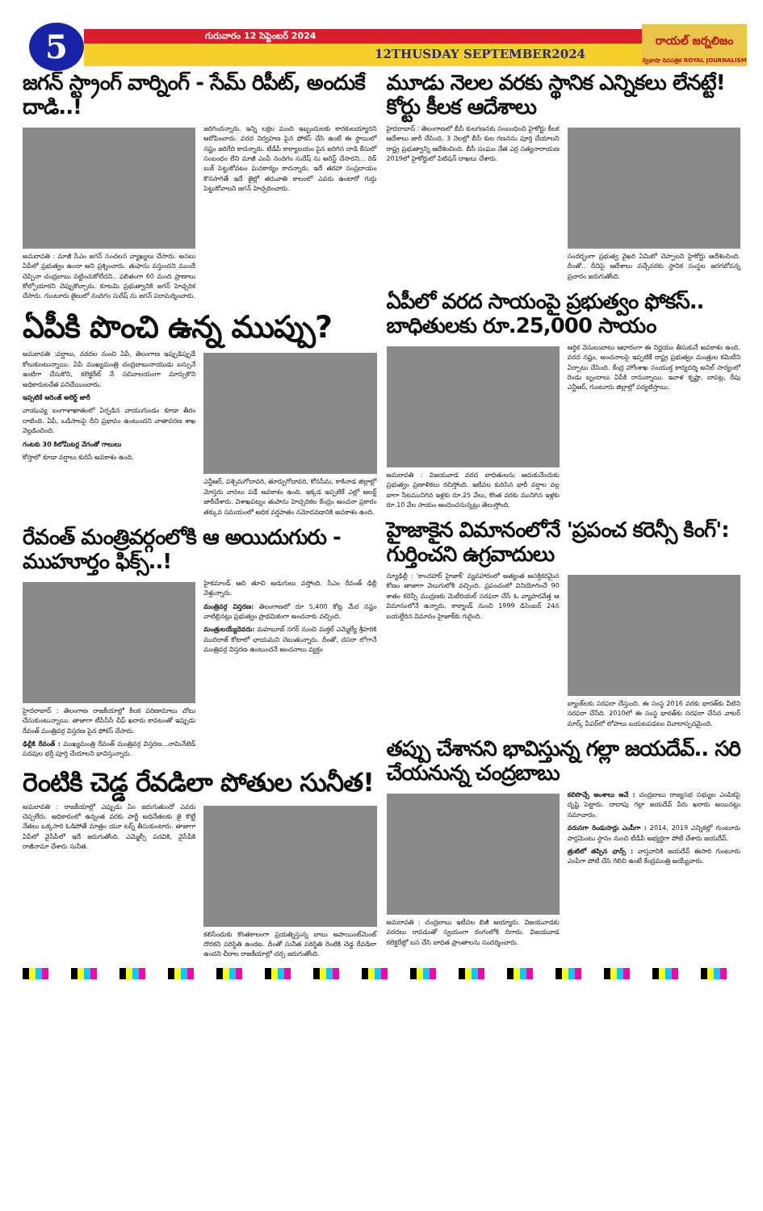5
గురువారం 12 సెప్టెంబర్ 2024
12THUSDAY SEPTEMBER2024
రాయల్ జర్నలిజం
ద్విభాషా దినపత్రిక ROYAL JOURNALISM
జగన్ స్ట్రాంగ్ వార్నింగ్ - సేమ్ రిపీట్, అందుకే దాడి..!
అమరావతి : మాజీ సీఎం జగన్ సంచలన వ్యాఖ్యలు చేసారు. అసలు ఏపీలో ప్రభుత్వం ఉందా అని ప్రశ్నించారు. తుఫాను వస్తుందని ముందే చెప్పినా చంద్రబాబు పట్టించుకోలేదని.. ఫలితంగా 60 మంది ప్రాణాలు కోల్పోయారని చెప్పుకొచ్చారు. కూటమి ప్రభుత్వానికి జగన్ హెచ్చరిక చేసారు. గుంటూరు జైలులో నందిగం సురేష్ ను జగన్ పరామర్శించారు.
జరిగిందన్నారు. ఇన్ని లక్షల మంది ఇబ్బందులకు కారకులయ్యారని ఆరోపించారు. వరద నిర్వహణ పైన ఫోకస్ చేసి ఉంటే ఈ స్థాయిలో నష్టం జరిగేది కాదన్నారు. టీడీపీ కార్యాలయం పైన జరిగిన దాడి కేసులో సంబంధం లేని మాజీ ఎంపీ నందిగం సురేష్ ను అరెస్ట్ చేసారని... రెడ్ బుక్ పెట్టుకోవటం ఘనకార్యం కాదన్నారు. ఇదే తరహా సంప్రదాయం కొనసాగితే ఇదే జైల్లో తరువాతి కాలంలో ఎవరు ఉంటారో గుర్తు పెట్టుకోవాలని జగన్ హెచ్చరించారు.
ఏపీకి పొంచి ఉన్న ముప్పు?
అమరావతి :వర్షాలు, వరదల నుంచి ఏపీ, తెలంగాణ ఇప్పుడిప్పుడే కోలుకుంటున్నాయి. ఏపీ ముఖ్యమంత్రి చంద్రబాబునాయుడు బస్సునే ఇంటిగా చేసుకొని, కలెక్టరేట్ నే సచివాలయంగా మార్చుకొని అధికారులచేత పనిచేయించారు.
ఇప్పటికే ఆరెంజ్ అలెర్ట్ జారీ
వాయువ్య బంగాళాఖాతంలో ఏర్పడిన వాయుగుండం కూడా తీరం దాటింది. ఏపీ, ఒడిసాలపై దీని ప్రభావం ఉంటుందని వాతావరణ శాఖ వెల్లడించింది.
గంటకు 30 కిలోమీటర్ల వేగంతో గాలులు
కోస్తాలో కూడా వర్షాలు కురిసే అవకాశం ఉంది.
ఎన్టీఆర్, పశ్చిమగోదావరి, తూర్పుగోదావరి, కోనసీమ, కాకినాడ జిల్లాల్లో మోస్తరు వానలు పడే అవకాశం ఉంది. ఇక్కడ ఇప్పటికే ఎల్లో అలర్ట్ జారీచేశారు. విశాఖపట్నం తుపాను హెచ్చరికల కేంద్రం అంచనా ప్రకారం తక్కువ సమయంలో అధిక వర్షపాతం నమోదవడానికి అవకాశం ఉంది.
రేవంత్ మంత్రివర్గంలోకి ఆ అయిదుగురు - ముహూర్తం ఫిక్స్..!
హైదరాబాద్ : తెలంగాణ రాజకీయాల్లో కీలక పరిణామాలు చోటు చేసుకుంటున్నాయి. తాజాగా టీపీసీసీ చీఫ్ ఖరారు కావటంతో ఇప్పుడు రేవంత్ మంత్రివర్గ విస్తరణ పైన ఫోకస్ చేసారు.
ఢిల్లీకి రేవంత్ : ముఖ్యమంత్రి రేవంత్ మంత్రివర్గ విస్తరణ...నామినేటెడ్ పదవుల భర్తీ పూర్తి చేయాలని భావిస్తున్నారు.
హైకమాండ్ ఆచి తూచి అడుగులు వస్తోంది. సీఎం రేవంత్ ఢిల్లీ వెళ్తున్నారు.
మంత్రివర్గ విస్తరణ: తెలంగాణలో రూ 5,400 కోట్ల మేర నష్టం వాటిల్లినట్లు ప్రభుత్వం ప్రాథమికంగా అంచనాకు వచ్చింది.
మంత్రులయ్యేదెవరు: మహబూబ్ నగర్ నుంచి మక్తల్ ఎమ్మెల్యే శ్రీహరికి ముదిరాజ్ కోటాలో ఛాయమని చెబుతున్నారు. దీంతో, దసరా లోగానే మంత్రివర్గ విస్తరణ ఉంటుందనే అంచనాలు వ్యక్తం
రెంటికి చెడ్డ రేవడిలా పోతుల సునీత!
అమరావతి : రాజకీయాల్లో ఎప్పుడు ఏం జరుగుతుందో ఎవరు చెప్పలేరు. అధికారంలో ఉన్నంత వరకు పార్టీ అధినేతలకు జై కొట్టే నేతలు ఒక్కసారి ఓడిపోతే మాత్రం యూ టర్న్ తీసుకుంటారు. తాజాగా ఏపీలో వైసీపీలో ఇదే జరుగుతోంది. ఎమ్మెల్సీ పదవికి, వైసీపీకి రాజీనామా చేశారు సునీత.
కలిసేందుకు కొంతకాలంగా ప్రయత్నిస్తున్న బాబు అపాయింట్‌మెంట్ దొరకని పరిస్థితి ఉందట. దీంతో సునీత పరిస్థితి రెంటికి చెడ్డ రేవడిలా ఉందని చీరాల రాజకీయాల్లో చర్చ జరుగుతోంది.
మూడు నెలల వరకు స్థానిక ఎన్నికలు లేనట్టే! కోర్టు కీలక ఆదేశాలు
హైదరాబాద్ : తెలంగాణలో బీసీ కులగణనకు సంబంధించి హైకోర్టు కీలక ఆదేశాలు జారీ చేసింది. 3 నెలల్లో బీసీ కుల గణనను పూర్తి చేయాలని రాష్ట్ర ప్రభుత్వాన్ని ఆదేశించింది. బీసీ సంఘం నేత ఎర్ర సత్యనారాయణ 2019లో హైకోర్టులో పిటిషన్ దాఖలు చేశారు.
సందర్భంగా ప్రభుత్వ వైఖరి ఏమిటో చెప్పాలని హైకోర్టు ఆదేశించింది. దీంతో.. దీనిపై ఆదేశాలు వచ్చేవరకు స్థానిక సంస్థల జరగబోవన్న ప్రచారం జరుగుతోంది.
ఏపీలో వరద సాయంపై ప్రభుత్వం ఫోకస్.. బాధితులకు రూ.25,000 సాయం
అమరావతి : విజయవాడ వరద బాధితులను ఆదుకునేందుకు ప్రభుత్వం ప్రణాళికలు రచిస్తోంది. ఇటీవల కురిసిన భారీ వర్షాల వల్ల బాగా నీటమునిగిన ఇళ్లకు రూ.25 వేలు, కొంత వరకు మునిగిన ఇళ్లకు రూ.10 వేల సాయం అందించనున్నట్లు తెలుస్తోంది.
ఆర్థిక వెసులుబాటు ఆధారంగా ఈ నిర్ణయం తీసుకునే అవకాశం ఉంది. వరద నష్టం, అంచనాలపై ఇప్పటికే రాష్ట్ర ప్రభుత్వం మంత్రుల కమిటీని ఏర్పాటు చేసింది. కేంద్ర హోంశాఖ సంయుక్త కార్యదర్శి అనిల్ సార్యంలో రెండు బృందాలు ఏపీకి రానున్నాయి. ఇవాళ కృష్ణా, బాపట్ల, రేపు ఎన్టీఆర్, గుంటూరు జిల్లాల్లో పర్యటిస్తాయి.
హైజాకైన విమానంలోనే 'ప్రపంచ కరెన్సీ కింగ్': గుర్తించని ఉగ్రవాదులు
న్యూఢిల్లీ : 'కాందహార్ హైజాక్' వ్యవహారంలో అత్యంత ఆసక్తికరమైన కోణం తాజాగా వెలుగులోకి వచ్చింది. ప్రపంచంలో వినియోగించే 90 శాతం కరెన్సీ ముద్రణకు మెటీరియల్ సరఫరా చేసే ఓ వ్యాపారవేత్త ఆ విమానంలోనే ఉన్నారు. కాఠ్మాండ్ నుంచి 1999 డిసెంబర్ 24న బయల్దేరిన విమానం హైజాక్‌కు గురైంది.
బ్యాంక్‌లకు సరఫరా చేస్తుంది. ఈ సంస్థ 2016 వరకు భారత్‌కు వీటిని సరఫరా చేసేది. 2010లో ఈ సంస్థ భారత్‌కు సరఫరా చేసిన వాటర్ మార్క్ పేపర్‌లో లోపాలు బయటపడటం వివాదాస్పదమైంది.
తప్పు చేశానని భావిస్తున్న గల్లా జయదేవ్.. సరి చేయనున్న చంద్రబాబు
అమరావతి : చంద్రబాబు ఇటీవల బిజీ అయ్యారు. విజయవాడకు వరదలు రావడంతో స్వయంగా రంగంలోకి దిగారు. విజయవాడ కలెక్టరేట్లో బస చేసి బాధిత ప్రాంతాలను సందర్శించారు.
కలిసొచ్చే అంశాలు అవే : చంద్రబాబు రాజ్యసభ సభ్యుల ఎంపికపై దృష్టి పెట్టారు. దాదాపు గల్లా జయదేవ్ పేరు ఖరారు అయినట్లు సమాచారం.
వరుసగా రెండుసార్లు ఎంపీగా : 2014, 2019 ఎన్నికల్లో గుంటూరు పార్లమెంటు స్థానం నుంచి టీడీపీ అభ్యర్థిగా పోటీ చేశారు జయదేవ్.
త్రుటిలో తప్పిన ఛాన్స్ : వాస్తవానికి జయదేవ్ ఈసారి గుంటూరు ఎంపీగా పోటీ చేసి గెలిచి ఉంటే కేంద్రమంత్రి అయ్యేవారు.